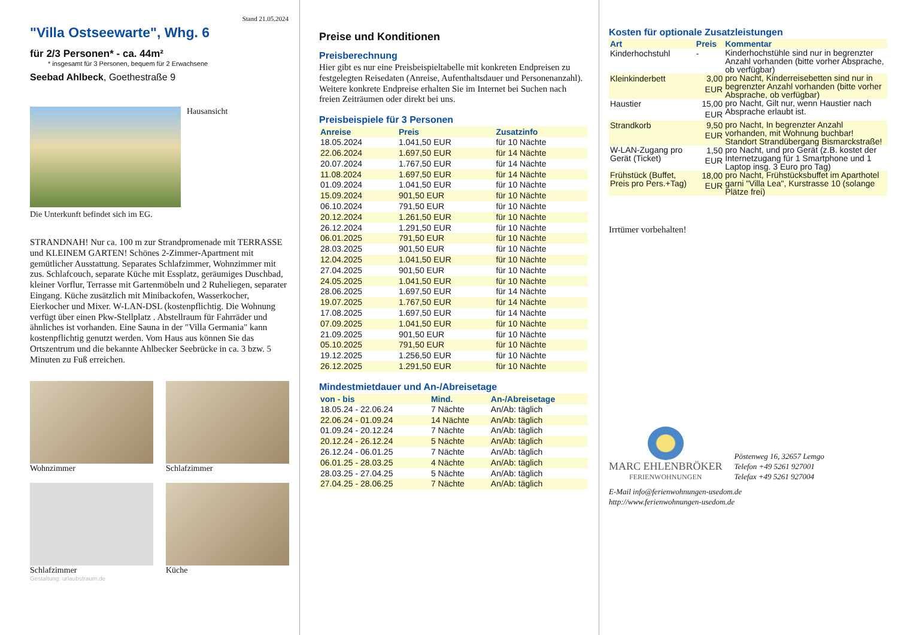Stand 21.05.2024
"Villa Ostseewarte", Whg. 6
für 2/3 Personen* - ca. 44m²
* insgesamt für 3 Personen, bequem für 2 Erwachsene
Seebad Ahlbeck, Goethestraße 9
Hausansicht
Die Unterkunft befindet sich im EG.
STRANDNAH! Nur ca. 100 m zur Strandpromenade mit TERRASSE und KLEINEM GARTEN! Schönes 2-Zimmer-Apartment mit gemütlicher Ausstattung. Separates Schlafzimmer, Wohnzimmer mit zus. Schlafcouch, separate Küche mit Essplatz, geräumiges Duschbad, kleiner Vorflur, Terrasse mit Gartenmöbeln und 2 Ruheliegen, separater Eingang. Küche zusätzlich mit Minibackofen, Wasserkocher, Eierkocher und Mixer. W-LAN-DSL (kostenpflichtig. Die Wohnung verfügt über einen Pkw-Stellplatz . Abstellraum für Fahrräder und ähnliches ist vorhanden. Eine Sauna in der "Villa Germania" kann kostenpflichtig genutzt werden. Vom Haus aus können Sie das Ortszentrum und die bekannte Ahlbecker Seebrücke in ca. 3 bzw. 5 Minuten zu Fuß erreichen.
Wohnzimmer
Schlafzimmer
Schlafzimmer
Küche
Gestaltung: urlaubstraum.de
Preise und Konditionen
Preisberechnung
Hier gibt es nur eine Preisbeispieltabelle mit konkreten Endpreisen zu festgelegten Reisedaten (Anreise, Aufenthaltsdauer und Personenanzahl). Weitere konkrete Endpreise erhalten Sie im Internet bei Suchen nach freien Zeiträumen oder direkt bei uns.
Preisbeispiele für 3 Personen
| Anreise | Preis | Zusatzinfo |
| --- | --- | --- |
| 18.05.2024 | 1.041,50 EUR | für 10 Nächte |
| 22.06.2024 | 1.697,50 EUR | für 14 Nächte |
| 20.07.2024 | 1.767,50 EUR | für 14 Nächte |
| 11.08.2024 | 1.697,50 EUR | für 14 Nächte |
| 01.09.2024 | 1.041,50 EUR | für 10 Nächte |
| 15.09.2024 | 901,50 EUR | für 10 Nächte |
| 06.10.2024 | 791,50 EUR | für 10 Nächte |
| 20.12.2024 | 1.261,50 EUR | für 10 Nächte |
| 26.12.2024 | 1.291,50 EUR | für 10 Nächte |
| 06.01.2025 | 791,50 EUR | für 10 Nächte |
| 28.03.2025 | 901,50 EUR | für 10 Nächte |
| 12.04.2025 | 1.041,50 EUR | für 10 Nächte |
| 27.04.2025 | 901,50 EUR | für 10 Nächte |
| 24.05.2025 | 1.041,50 EUR | für 10 Nächte |
| 28.06.2025 | 1.697,50 EUR | für 14 Nächte |
| 19.07.2025 | 1.767,50 EUR | für 14 Nächte |
| 17.08.2025 | 1.697,50 EUR | für 14 Nächte |
| 07.09.2025 | 1.041,50 EUR | für 10 Nächte |
| 21.09.2025 | 901,50 EUR | für 10 Nächte |
| 05.10.2025 | 791,50 EUR | für 10 Nächte |
| 19.12.2025 | 1.256,50 EUR | für 10 Nächte |
| 26.12.2025 | 1.291,50 EUR | für 10 Nächte |
Mindestmietdauer und An-/Abreisetage
| von - bis | Mind. | An-/Abreisetage |
| --- | --- | --- |
| 18.05.24 - 22.06.24 | 7 Nächte | An/Ab: täglich |
| 22.06.24 - 01.09.24 | 14 Nächte | An/Ab: täglich |
| 01.09.24 - 20.12.24 | 7 Nächte | An/Ab: täglich |
| 20.12.24 - 26.12.24 | 5 Nächte | An/Ab: täglich |
| 26.12.24 - 06.01.25 | 7 Nächte | An/Ab: täglich |
| 06.01.25 - 28.03.25 | 4 Nächte | An/Ab: täglich |
| 28.03.25 - 27.04.25 | 5 Nächte | An/Ab: täglich |
| 27.04.25 - 28.06.25 | 7 Nächte | An/Ab: täglich |
Kosten für optionale Zusatzleistungen
| Art | Preis | Kommentar |
| --- | --- | --- |
| Kinderhochstuhl | - | Kinderhochstühle sind nur in begrenzter Anzahl vorhanden (bitte vorher Absprache, ob verfügbar) |
| Kleinkinderbett | 3,00 EUR | pro Nacht, Kinderreisebetten sind nur in begrenzter Anzahl vorhanden (bitte vorher Absprache, ob verfügbar) |
| Haustier | 15,00 EUR | pro Nacht, Gilt nur, wenn Haustier nach Absprache erlaubt ist. |
| Strandkorb | 9,50 EUR | pro Nacht, In begrenzter Anzahl vorhanden, mit Wohnung buchbar! Standort Strandübergang Bismarckstraße! |
| W-LAN-Zugang pro Gerät (Ticket) | 1,50 EUR | pro Nacht, und pro Gerät (z.B. kostet der Internetzugang für 1 Smartphone und 1 Laptop insg. 3 Euro pro Tag) |
| Frühstück (Buffet, Preis pro Pers.+Tag) | 18,00 EUR | pro Nacht, Frühstücksbuffet im Aparthotel garni "Villa Lea", Kurstrasse 10 (solange Plätze frei) |
Irrtümer vorbehalten!
MARC EHLENBRÖKER
FERIENWOHNUNGEN
Pöstenweg 16, 32657 Lemgo
Telefon +49 5261 927001
Telefax +49 5261 927004
E-Mail info@ferienwohnungen-usedom.de
http://www.ferienwohnungen-usedom.de